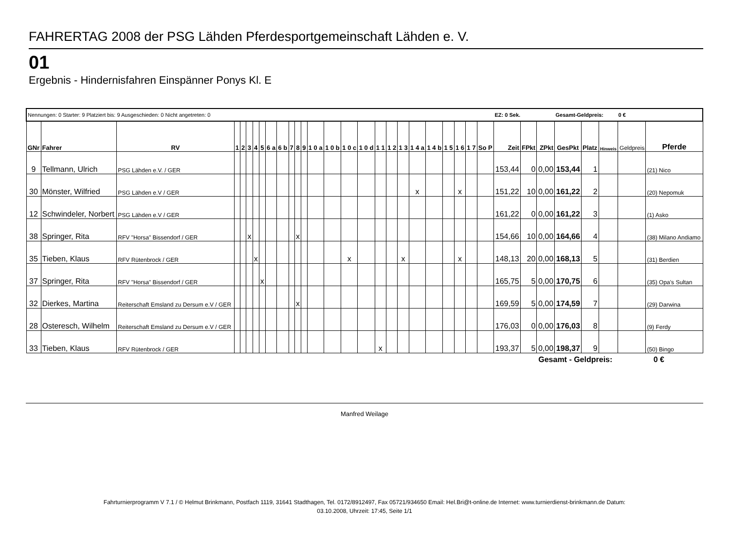FAHRERTAG 2008 der PSG Lähden Pferdesportgemeinschaft Lähden e. V.
01
Ergebnis - Hindernisfahren Einspänner Ponys Kl. E
| Nennungen: 0 Starter: 9 Platziert bis: 9 Ausgeschieden: 0 Nicht angetreten: 0 | | | | | | | | | | | | | | | | | | | | | | | | | | EZ: 0 Sek. | | | Gesamt-Geldpreis: 0 € | | | | |
| GNr | Fahrer | RV | 1 | 2 | 3 | 4 | 5 | 6 a | 6 b | 7 | 8 | 9 | 1 0 a | 1 0 b | 1 0 c | 1 0 d | 1 1 | 1 2 | 1 3 | 1 4 a | 1 4 b | 1 5 | 1 6 | 1 7 | So P | Zeit | FPkt | ZPkt | GesPkt | Platz | Hinweis | Geldpreis | Pferde |
| 9 | Tellmann, Ulrich | PSG Lähden e.V. / GER | | | | | | | | | | | | | | | | | | | | | | | | 153,44 | 0 | 0,00 | 153,44 | 1 | | | (21) Nico |
| 30 | Mönster, Wilfried | PSG Lähden e.V / GER | | | | | | | | | | | | | | | | | | x | | | x | | | 151,22 | 10 | 0,00 | 161,22 | 2 | | | (20) Nepomuk |
| 12 | Schwindeler, Norbert | PSG Lähden e.V / GER | | | | | | | | | | | | | | | | | | | | | | | | 161,22 | 0 | 0,00 | 161,22 | 3 | | | (1) Asko |
| 38 | Springer, Rita | RFV "Horsa" Bissendorf / GER | | | x | | | | | | x | | | | | | | | | | | | | | | 154,66 | 10 | 0,00 | 164,66 | 4 | | | (38) Milano Andiamo |
| 35 | Tieben, Klaus | RFV Rütenbrock / GER | | | | x | | | | | | | | | x | | | | x | | | | x | | | 148,13 | 20 | 0,00 | 168,13 | 5 | | | (31) Berdien |
| 37 | Springer, Rita | RFV "Horsa" Bissendorf / GER | | | | | x | | | | | | | | | | | | | | | | | | | 165,75 | 5 | 0,00 | 170,75 | 6 | | | (35) Opa's Sultan |
| 32 | Dierkes, Martina | Reiterschaft Emsland zu Dersum e.V / GER | | | | | | | | | x | | | | | | | | | | | | | | | 169,59 | 5 | 0,00 | 174,59 | 7 | | | (29) Darwina |
| 28 | Osteresch, Wilhelm | Reiterschaft Emsland zu Dersum e.V / GER | | | | | | | | | | | | | | | | | | | | | | | | 176,03 | 0 | 0,00 | 176,03 | 8 | | | (9) Ferdy |
| 33 | Tieben, Klaus | RFV Rütenbrock / GER | | | | | | | | | | | | | | | x | | | | | | | | | 193,37 | 5 | 0,00 | 198,37 | 9 | | | (50) Bingo |
Gesamt - Geldpreis: 0 €
Manfred Weilage
Fahrturnierprogramm V 7.1 / © Helmut Brinkmann, Postfach 1119, 31641 Stadthagen, Tel. 0172/8912497, Fax 05721/934650 Email: Hel.Bri@t-online.de Internet: www.turnierdienst-brinkmann.de Datum:
03.10.2008, Uhrzeit: 17:45, Seite 1/1